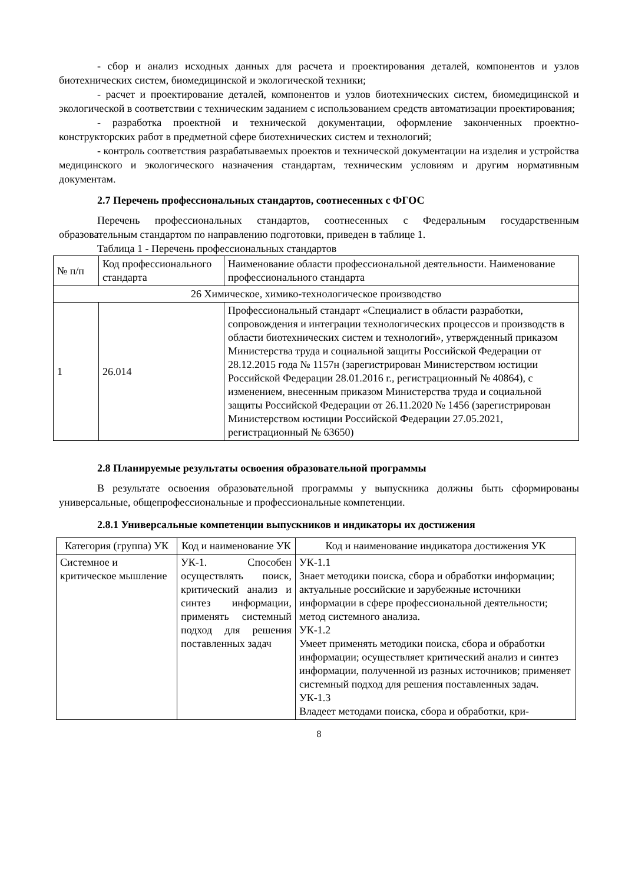- сбор и анализ исходных данных для расчета и проектирования деталей, компонентов и узлов биотехнических систем, биомедицинской и экологической техники;
- расчет и проектирование деталей, компонентов и узлов биотехнических систем, биомедицинской и экологической в соответствии с техническим заданием с использованием средств автоматизации проектирования;
- разработка проектной и технической документации, оформление законченных проектно-конструкторских работ в предметной сфере биотехнических систем и технологий;
- контроль соответствия разрабатываемых проектов и технической документации на изделия и устройства медицинского и экологического назначения стандартам, техническим условиям и другим нормативным документам.
2.7 Перечень профессиональных стандартов, соотнесенных с ФГОС
Перечень профессиональных стандартов, соотнесенных с Федеральным государственным образовательным стандартом по направлению подготовки, приведен в таблице 1.
Таблица 1 - Перечень профессиональных стандартов
| № п/п | Код профессионального стандарта | Наименование области профессиональной деятельности. Наименование профессионального стандарта |
| 26 Химическое, химико-технологическое производство | | |
| 1 | 26.014 | Профессиональный стандарт «Специалист в области разработки, сопровождения и интеграции технологических процессов и производств в области биотехнических систем и технологий», утвержденный приказом Министерства труда и социальной защиты Российской Федерации от 28.12.2015 года № 1157н (зарегистрирован Министерством юстиции Российской Федерации 28.01.2016 г., регистрационный № 40864), с изменением, внесенным приказом Министерства труда и социальной защиты Российской Федерации от 26.11.2020 № 1456 (зарегистрирован Министерством юстиции Российской Федерации 27.05.2021, регистрационный № 63650) |
2.8 Планируемые результаты освоения образовательной программы
В результате освоения образовательной программы у выпускника должны быть сформированы универсальные, общепрофессиональные и профессиональные компетенции.
2.8.1 Универсальные компетенции выпускников и индикаторы их достижения
| Категория (группа) УК | Код и наименование УК | Код и наименование индикатора достижения УК |
| Системное и критическое мышление | УК-1. Способен осуществлять поиск, критический анализ и синтез информации, применять системный подход для решения поставленных задач | УК-1.1 Знает методики поиска, сбора и обработки информации; актуальные российские и зарубежные источники информации в сфере профессиональной деятельности; метод системного анализа. УК-1.2 Умеет применять методики поиска, сбора и обработки информации; осуществляет критический анализ и синтез информации, полученной из разных источников; применяет системный подход для решения поставленных задач. УК-1.3 Владеет методами поиска, сбора и обработки, кри- |
8